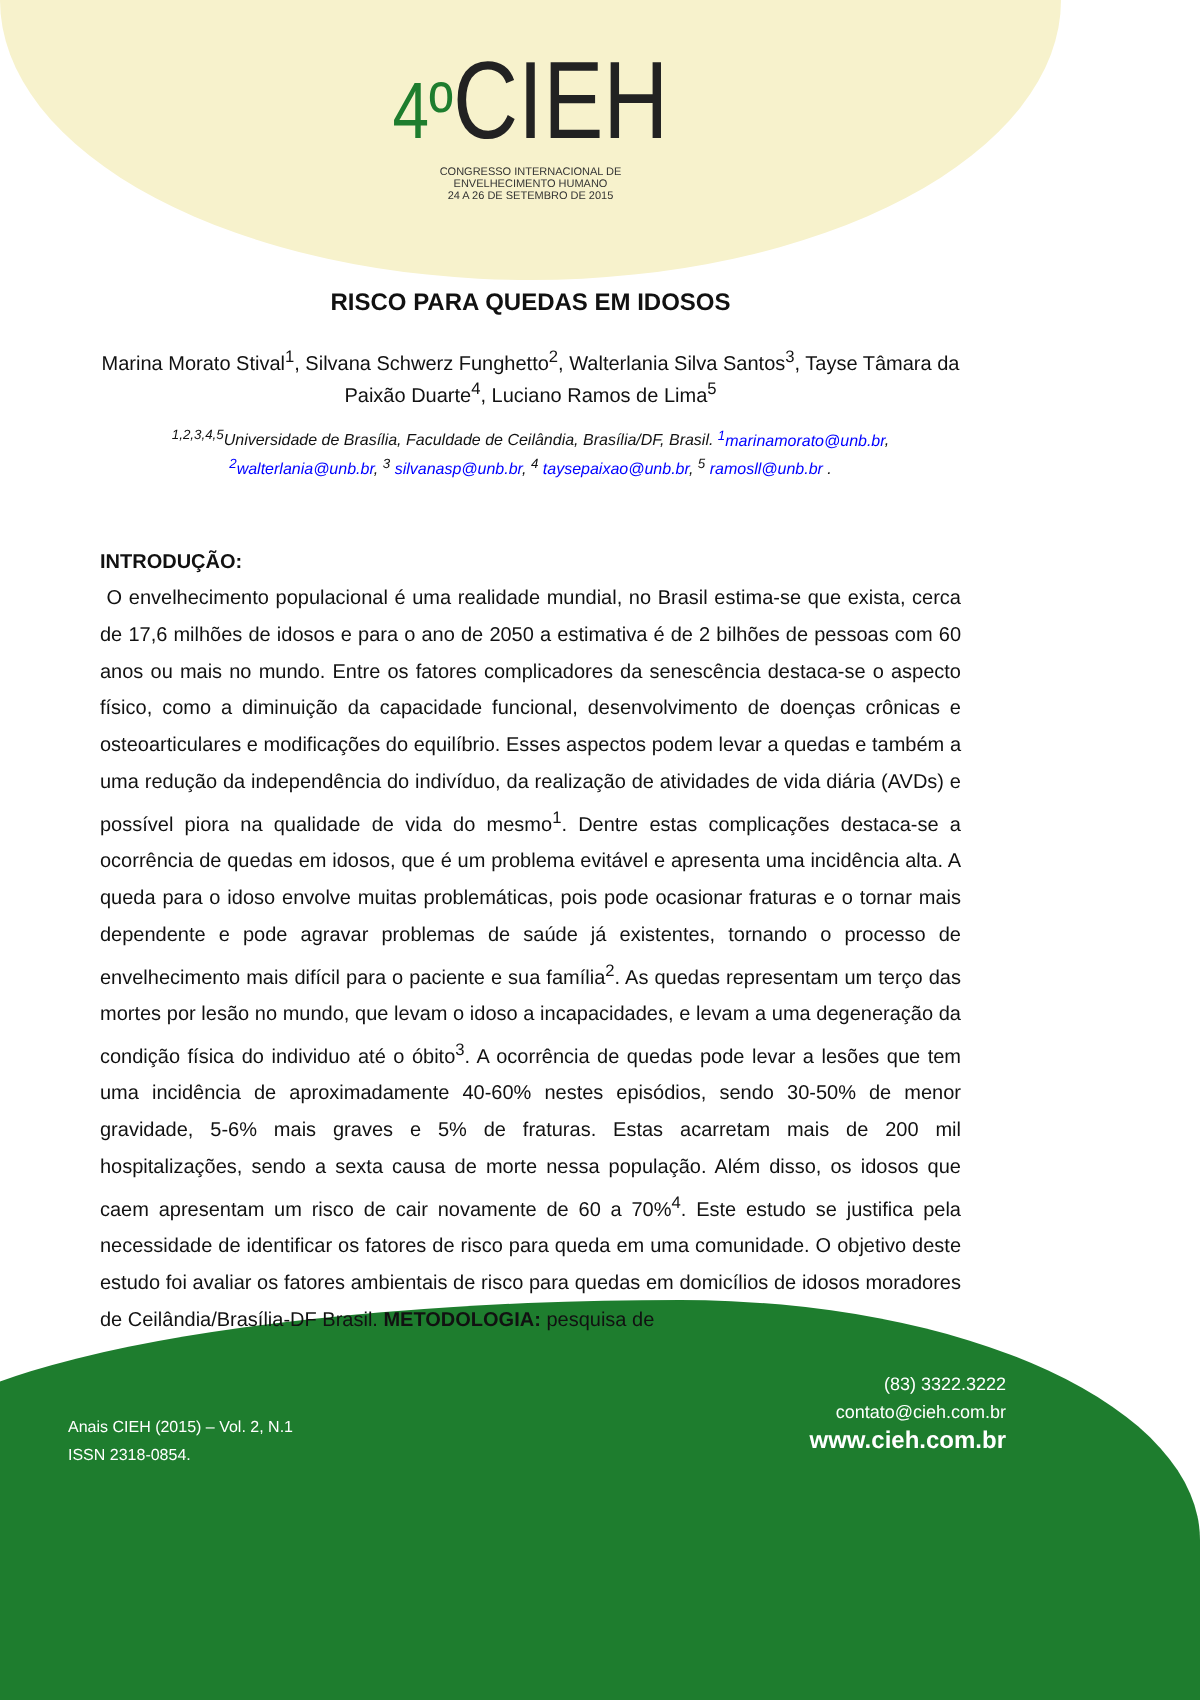4º CIEH
CONGRESSO INTERNACIONAL DE
ENVELHECIMENTO HUMANO
24 A 26 DE SETEMBRO DE 2015
RISCO PARA QUEDAS EM IDOSOS
Marina Morato Stival<sup>1</sup>, Silvana Schwerz Funghetto<sup>2</sup>, Walterlania Silva Santos<sup>3</sup>, Tayse Tâmara da Paixão Duarte<sup>4</sup>, Luciano Ramos de Lima<sup>5</sup>
<sup>1,2,3,4,5</sup>Universidade de Brasília, Faculdade de Ceilândia, Brasília/DF, Brasil. <sup>1</sup>marinamorato@unb.br, <sup>2</sup>walterlania@unb.br, <sup>3</sup> silvanasp@unb.br, <sup>4</sup> taysepaixao@unb.br, <sup>5</sup> ramosll@unb.br .
INTRODUÇÃO:
O envelhecimento populacional é uma realidade mundial, no Brasil estima-se que exista, cerca de 17,6 milhões de idosos e para o ano de 2050 a estimativa é de 2 bilhões de pessoas com 60 anos ou mais no mundo. Entre os fatores complicadores da senescência destaca-se o aspecto físico, como a diminuição da capacidade funcional, desenvolvimento de doenças crônicas e osteoarticulares e modificações do equilíbrio. Esses aspectos podem levar a quedas e também a uma redução da independência do indivíduo, da realização de atividades de vida diária (AVDs) e possível piora na qualidade de vida do mesmo<sup>1</sup>. Dentre estas complicações destaca-se a ocorrência de quedas em idosos, que é um problema evitável e apresenta uma incidência alta. A queda para o idoso envolve muitas problemáticas, pois pode ocasionar fraturas e o tornar mais dependente e pode agravar problemas de saúde já existentes, tornando o processo de envelhecimento mais difícil para o paciente e sua família<sup>2</sup>. As quedas representam um terço das mortes por lesão no mundo, que levam o idoso a incapacidades, e levam a uma degeneração da condição física do individuo até o óbito<sup>3</sup>. A ocorrência de quedas pode levar a lesões que tem uma incidência de aproximadamente 40-60% nestes episódios, sendo 30-50% de menor gravidade, 5-6% mais graves e 5% de fraturas. Estas acarretam mais de 200 mil hospitalizações, sendo a sexta causa de morte nessa população. Além disso, os idosos que caem apresentam um risco de cair novamente de 60 a 70%<sup>4</sup>. Este estudo se justifica pela necessidade de identificar os fatores de risco para queda em uma comunidade. O objetivo deste estudo foi avaliar os fatores ambientais de risco para quedas em domicílios de idosos moradores de Ceilândia/Brasília-DF Brasil. METODOLOGIA: pesquisa de
(83) 3322.3222
contato@cieh.com.br
www.cieh.com.br
Anais CIEH (2015) – Vol. 2, N.1
ISSN 2318-0854.